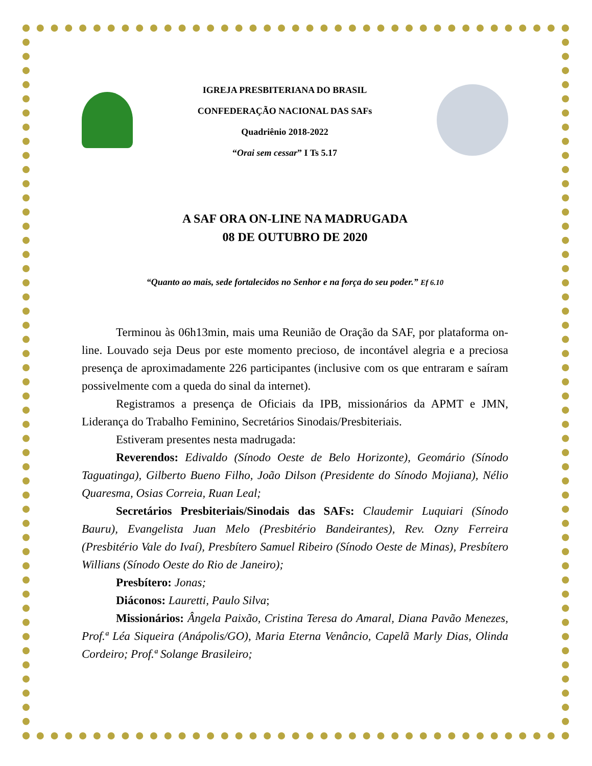IGREJA PRESBITERIANA DO BRASIL
CONFEDERAÇÃO NACIONAL DAS SAFs
Quadriênio 2018-2022
“Orai sem cessar” I Ts 5.17
A SAF ORA ON-LINE NA MADRUGADA
08 DE OUTUBRO DE 2020
“Quanto ao mais, sede fortalecidos no Senhor e na força do seu poder.” Ef 6.10
Terminou às 06h13min, mais uma Reunião de Oração da SAF, por plataforma on-line. Louvado seja Deus por este momento precioso, de incontável alegria e a preciosa presença de aproximadamente 226 participantes (inclusive com os que entraram e saíram possivelmente com a queda do sinal da internet).
Registramos a presença de Oficiais da IPB, missionários da APMT e JMN, Liderança do Trabalho Feminino, Secretários Sinodais/Presbiteriais.
Estiveram presentes nesta madrugada:
Reverendos: Edivaldo (Sínodo Oeste de Belo Horizonte), Geomário (Sínodo Taguatinga), Gilberto Bueno Filho, João Dilson (Presidente do Sínodo Mojiana), Nélio Quaresma, Osias Correia, Ruan Leal;
Secretários Presbiteriais/Sinodais das SAFs: Claudemir Luquiari (Sínodo Bauru), Evangelista Juan Melo (Presbitério Bandeirantes), Rev. Ozny Ferreira (Presbitério Vale do Ivaí), Presbítero Samuel Ribeiro (Sínodo Oeste de Minas), Presbítero Willians (Sínodo Oeste do Rio de Janeiro);
Presbítero: Jonas;
Diáconos: Lauretti, Paulo Silva;
Missionários: Ângela Paixão, Cristina Teresa do Amaral, Diana Pavão Menezes, Prof.ª Léa Siqueira (Anápolis/GO), Maria Eterna Venâncio, Capelã Marly Dias, Olinda Cordeiro; Prof.ª Solange Brasileiro;